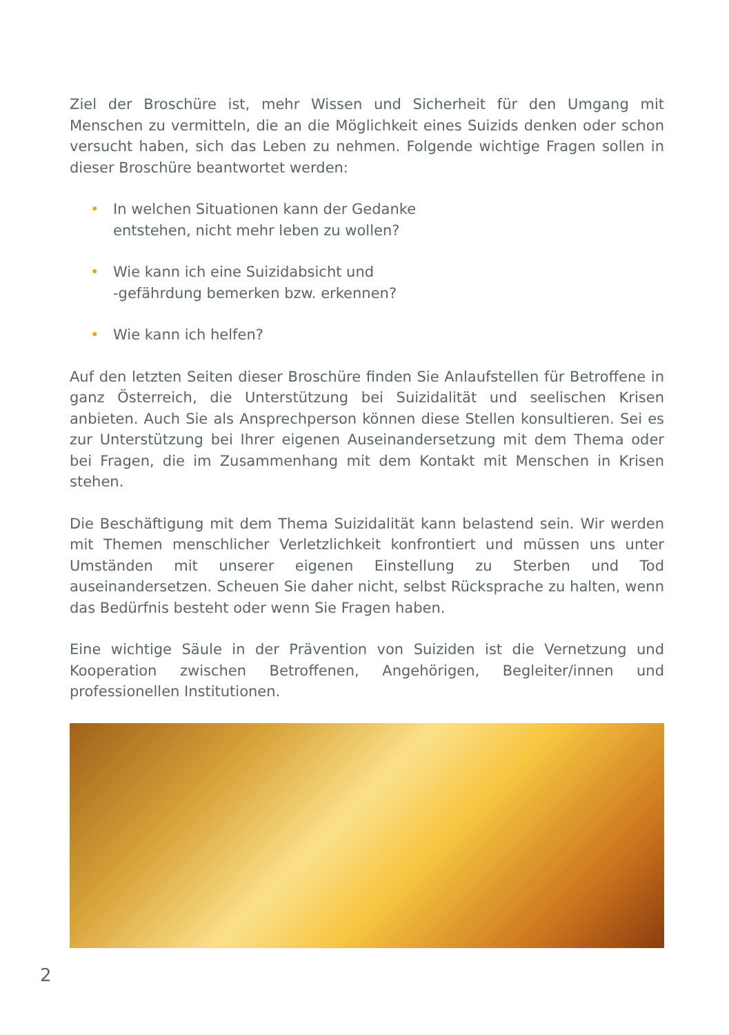Ziel der Broschüre ist, mehr Wissen und Sicherheit für den Umgang mit Menschen zu vermitteln, die an die Möglichkeit eines Suizids denken oder schon versucht haben, sich das Leben zu nehmen. Folgende wichtige Fragen sollen in dieser Broschüre beantwortet werden:
• In welchen Situationen kann der Gedanke
entstehen, nicht mehr leben zu wollen?
• Wie kann ich eine Suizidabsicht und
-gefährdung bemerken bzw. erkennen?
• Wie kann ich helfen?
Auf den letzten Seiten dieser Broschüre finden Sie Anlaufstellen für Betroffene in ganz Österreich, die Unterstützung bei Suizidalität und seelischen Krisen anbieten. Auch Sie als Ansprechperson können diese Stellen konsultieren. Sei es zur Unterstützung bei Ihrer eigenen Auseinandersetzung mit dem Thema oder bei Fragen, die im Zusammenhang mit dem Kontakt mit Menschen in Krisen stehen.
Die Beschäftigung mit dem Thema Suizidalität kann belastend sein. Wir werden mit Themen menschlicher Verletzlichkeit konfrontiert und müssen uns unter Umständen mit unserer eigenen Einstellung zu Sterben und Tod auseinandersetzen. Scheuen Sie daher nicht, selbst Rücksprache zu halten, wenn das Bedürfnis besteht oder wenn Sie Fragen haben.
Eine wichtige Säule in der Prävention von Suiziden ist die Vernetzung und Kooperation zwischen Betroffenen, Angehörigen, Begleiter/innen und professionellen Institutionen.
2